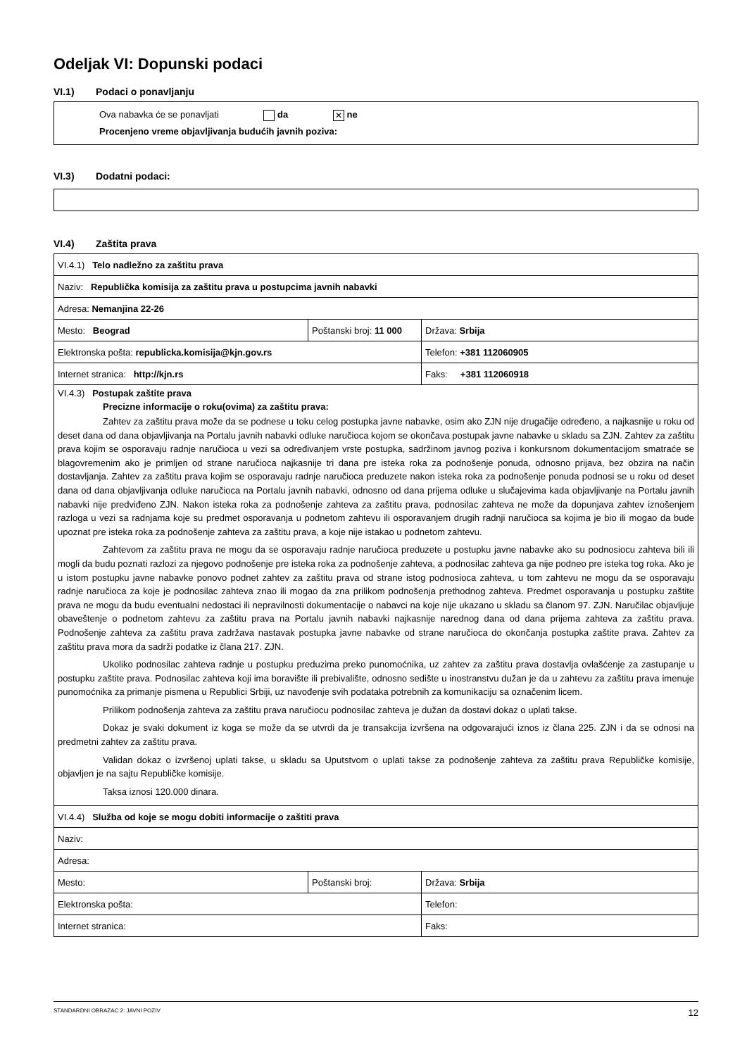Odeljak VI: Dopunski podaci
VI.1) Podaci o ponavljanju
Ova nabavka će se ponavljati da ✕ ne
Procenjeno vreme objavljivanja budućih javnih poziva:
VI.3) Dodatni podaci:
VI.4) Zaštita prava
| VI.4.1) Telo nadležno za zaštitu prava | | |
| Naziv: Republička komisija za zaštitu prava u postupcima javnih nabavki | | |
| Adresa: Nemanjina 22-26 | | |
| Mesto: Beograd | Poštanski broj: 11 000 | Država: Srbija |
| Elektronska pošta: republicka.komisija@kjn.gov.rs | | Telefon: +381 112060905 |
| Internet stranica: http://kjn.rs | | Faks: +381 112060918 |
| VI.4.3) Postupak zaštite prava Precizne informacije o roku(ovima) za zaštitu prava: Zahtev za zaštitu prava može da se podnese u toku celog postupka javne nabavke, osim ako ZJN nije drugačije određeno, a najkasnije u roku od deset dana od dana objavljivanja na Portalu javnih nabavki odluke naručioca kojom se okončava postupak javne nabavke u skladu sa ZJN. Zahtev za zaštitu prava kojim se osporavaju radnje naručioca u vezi sa određivanjem vrste postupka, sadržinom javnog poziva i konkursnom dokumentacijom smatraće se blagovremenim ako je primljen od strane naručioca najkasnije tri dana pre isteka roka za podnošenje ponuda, odnosno prijava, bez obzira na način dostavljanja. Zahtev za zaštitu prava kojim se osporavaju radnje naručioca preduzete nakon isteka roka za podnošenje ponuda podnosi se u roku od deset dana od dana objavljivanja odluke naručioca na Portalu javnih nabavki, odnosno od dana prijema odluke u slučajevima kada objavljivanje na Portalu javnih nabavki nije predviđeno ZJN. Nakon isteka roka za podnošenje zahteva za zaštitu prava, podnosilac zahteva ne može da dopunjava zahtev iznošenjem razloga u vezi sa radnjama koje su predmet osporavanja u podnetom zahtevu ili osporavanjem drugih radnji naručioca sa kojima je bio ili mogao da bude upoznat pre isteka roka za podnošenje zahteva za zaštitu prava, a koje nije istakao u podnetom zahtevu. Zahtevom za zaštitu prava ne mogu da se osporavaju radnje naručioca preduzete u postupku javne nabavke ako su podnosiocu zahteva bili ili mogli da budu poznati razlozi za njegovo podnošenje pre isteka roka za podnošenje zahteva, a podnosilac zahteva ga nije podneo pre isteka tog roka. Ako je u istom postupku javne nabavke ponovo podnet zahtev za zaštitu prava od strane istog podnosioca zahteva, u tom zahtevu ne mogu da se osporavaju radnje naručioca za koje je podnosilac zahteva znao ili mogao da zna prilikom podnošenja prethodnog zahteva. Predmet osporavanja u postupku zaštite prava ne mogu da budu eventualni nedostaci ili nepravilnosti dokumentacije o nabavci na koje nije ukazano u skladu sa članom 97. ZJN. Naručilac objavljuje obaveštenje o podnetom zahtevu za zaštitu prava na Portalu javnih nabavki najkasnije narednog dana od dana prijema zahteva za zaštitu prava. Podnošenje zahteva za zaštitu prava zadržava nastavak postupka javne nabavke od strane naručioca do okončanja postupka zaštite prava. Zahtev za zaštitu prava mora da sadrži podatke iz člana 217. ZJN. Ukoliko podnosilac zahteva radnje u postupku preduzima preko punomoćnika, uz zahtev za zaštitu prava dostavlja ovlašćenje za zastupanje u postupku zaštite prava. Podnosilac zahteva koji ima boravište ili prebivalište, odnosno sedište u inostranstvu dužan je da u zahtevu za zaštitu prava imenuje punomoćnika za primanje pismena u Republici Srbiji, uz navođenje svih podataka potrebnih za komunikaciju sa označenim licem. Prilikom podnošenja zahteva za zaštitu prava naručiocu podnosilac zahteva je dužan da dostavi dokaz o uplati takse. Dokaz je svaki dokument iz koga se može da se utvrdi da je transakcija izvršena na odgovarajući iznos iz člana 225. ZJN i da se odnosi na predmetni zahtev za zaštitu prava. Validan dokaz o izvršenoj uplati takse, u skladu sa Uputstvom o uplati takse za podnošenje zahteva za zaštitu prava Republičke komisije, objavljen je na sajtu Republičke komisije. Taksa iznosi 120.000 dinara. | | |
| VI.4.4) Služba od koje se mogu dobiti informacije o zaštiti prava | | |
| Naziv: | | |
| Adresa: | | |
| Mesto: | Poštanski broj: | Država: Srbija |
| Elektronska pošta: | | Telefon: |
| Internet stranica: | | Faks: |
STANDARDNI OBRAZAC 2: JAVNI POZIV 12